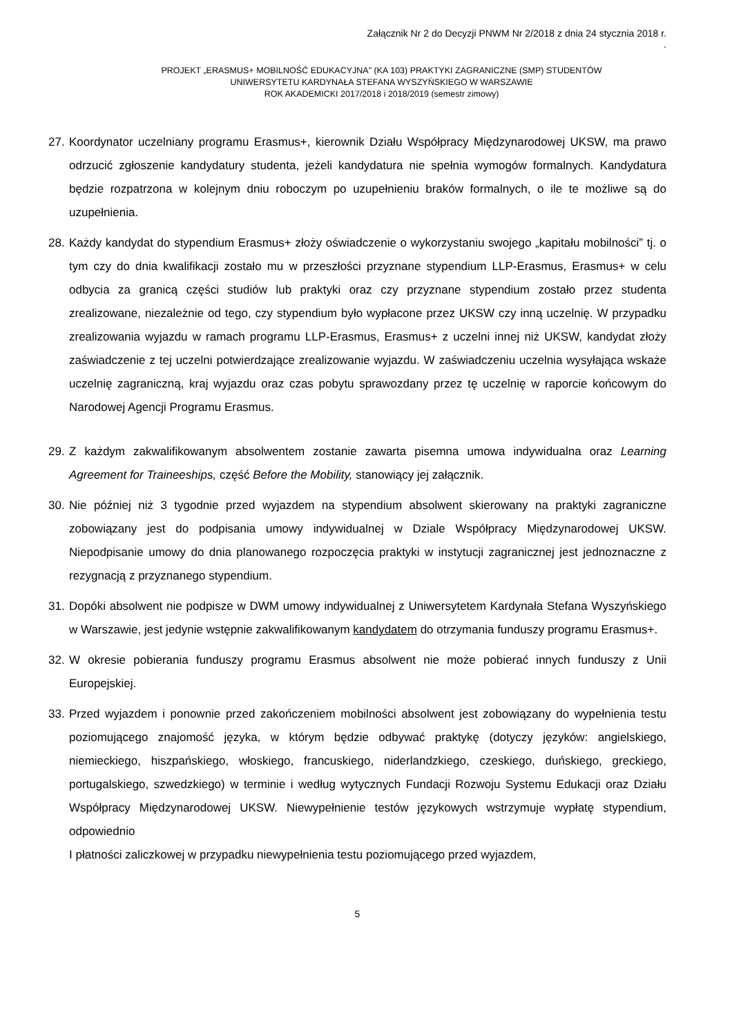Załącznik Nr 2 do Decyzji PNWM Nr 2/2018 z dnia 24 stycznia 2018 r.
.
PROJEKT „ERASMUS+ MOBILNOŚĆ EDUKACYJNA" (KA 103) PRAKTYKI ZAGRANICZNE (SMP) STUDENTÓW
UNIWERSYTETU KARDYNAŁA STEFANA WYSZYŃSKIEGO W WARSZAWIE
ROK AKADEMICKI 2017/2018 i 2018/2019 (semestr zimowy)
27. Koordynator uczelniany programu Erasmus+, kierownik Działu Współpracy Międzynarodowej UKSW, ma prawo odrzucić zgłoszenie kandydatury studenta, jeżeli kandydatura nie spełnia wymogów formalnych. Kandydatura będzie rozpatrzona w kolejnym dniu roboczym po uzupełnieniu braków formalnych, o ile te możliwe są do uzupełnienia.
28. Każdy kandydat do stypendium Erasmus+ złoży oświadczenie o wykorzystaniu swojego „kapitału mobilności” tj. o tym czy do dnia kwalifikacji zostało mu w przeszłości przyznane stypendium LLP-Erasmus, Erasmus+ w celu odbycia za granicą części studiów lub praktyki oraz czy przyznane stypendium zostało przez studenta zrealizowane, niezależnie od tego, czy stypendium było wypłacone przez UKSW czy inną uczelnię. W przypadku zrealizowania wyjazdu w ramach programu LLP-Erasmus, Erasmus+ z uczelni innej niż UKSW, kandydat złoży zaświadczenie z tej uczelni potwierdzające zrealizowanie wyjazdu. W zaświadczeniu uczelnia wysyłająca wskaże uczelnię zagraniczną, kraj wyjazdu oraz czas pobytu sprawozdany przez tę uczelnię w raporcie końcowym do Narodowej Agencji Programu Erasmus.
29. Z każdym zakwalifikowanym absolwentem zostanie zawarta pisemna umowa indywidualna oraz Learning Agreement for Traineeships, część Before the Mobility, stanowiący jej załącznik.
30. Nie później niż 3 tygodnie przed wyjazdem na stypendium absolwent skierowany na praktyki zagraniczne zobowiązany jest do podpisania umowy indywidualnej w Dziale Współpracy Międzynarodowej UKSW. Niepodpisanie umowy do dnia planowanego rozpoczęcia praktyki w instytucji zagranicznej jest jednoznaczne z rezygnacją z przyznanego stypendium.
31. Dopóki absolwent nie podpisze w DWM umowy indywidualnej z Uniwersytetem Kardynała Stefana Wyszyńskiego w Warszawie, jest jedynie wstępnie zakwalifikowanym kandydatem do otrzymania funduszy programu Erasmus+.
32. W okresie pobierania funduszy programu Erasmus absolwent nie może pobierać innych funduszy z Unii Europejskiej.
33. Przed wyjazdem i ponownie przed zakończeniem mobilności absolwent jest zobowiązany do wypełnienia testu poziomującego znajomość języka, w którym będzie odbywać praktykę (dotyczy języków: angielskiego, niemieckiego, hiszpańskiego, włoskiego, francuskiego, niderlandzkiego, czeskiego, duńskiego, greckiego, portugalskiego, szwedzkiego) w terminie i według wytycznych Fundacji Rozwoju Systemu Edukacji oraz Działu Współpracy Międzynarodowej UKSW. Niewypełnienie testów językowych wstrzymuje wypłatę stypendium, odpowiednio
I płatności zaliczkowej w przypadku niewypełnienia testu poziomującego przed wyjazdem,
5